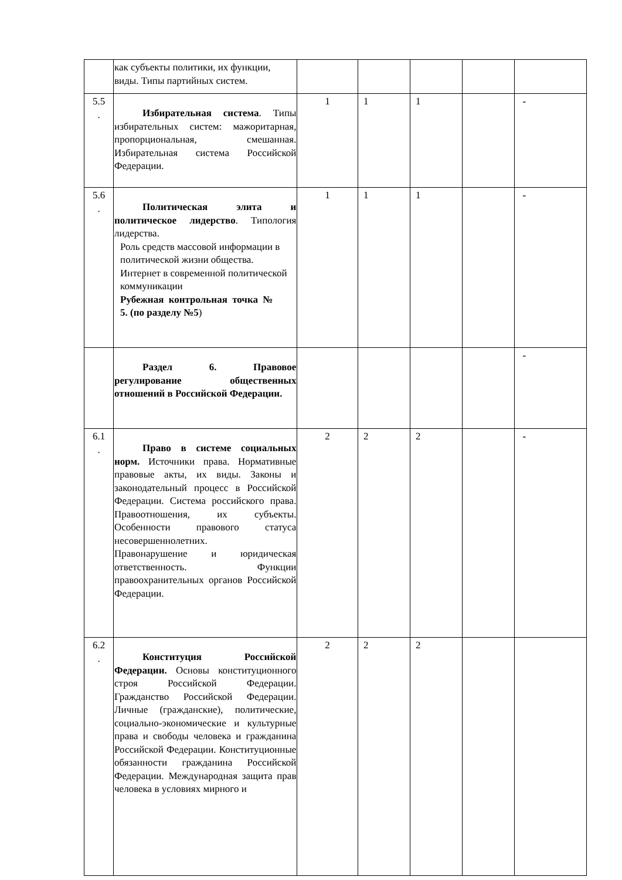| | как субъекты политики, их функции, виды. Типы партийных систем. | | | | | |
| 5.5 . | Избирательная система . Типы избирательных систем: мажоритарная, пропорциональная, смешанная. Избирательная система Российской Федерации. | 1 | 1 | 1 | | - |
| 5.6 . | Политическая элита и политическое лидерство . Типология лидерства. Роль средств массовой информации в политической жизни общества. Интернет в современной политической коммуникации Рубежная контрольная точка № 5. (по разделу №5 ) | 1 | 1 | 1 | | - |
| | Раздел 6. Правовое регулирование общественных отношений в Российской Федерации. | | | | | - |
| 6.1 . | Право в системе социальных норм. Источники права. Нормативные правовые акты, их виды. Законы и законодательный процесс в Российской Федерации. Система российского права. Правоотношения, их субъекты. Особенности правового статуса несовершеннолетних. Правонарушение и юридическая ответственность. Функции правоохранительных органов Российской Федерации. | 2 | 2 | 2 | | - |
| 6.2 . | Конституция Российской Федерации. Основы конституционного строя Российской Федерации. Гражданство Российской Федерации. Личные (гражданские), политические, социально-экономические и культурные права и свободы человека и гражданина Российской Федерации. Конституционные обязанности гражданина Российской Федерации. Международная защита прав человека в условиях мирного и | 2 | 2 | 2 | | |